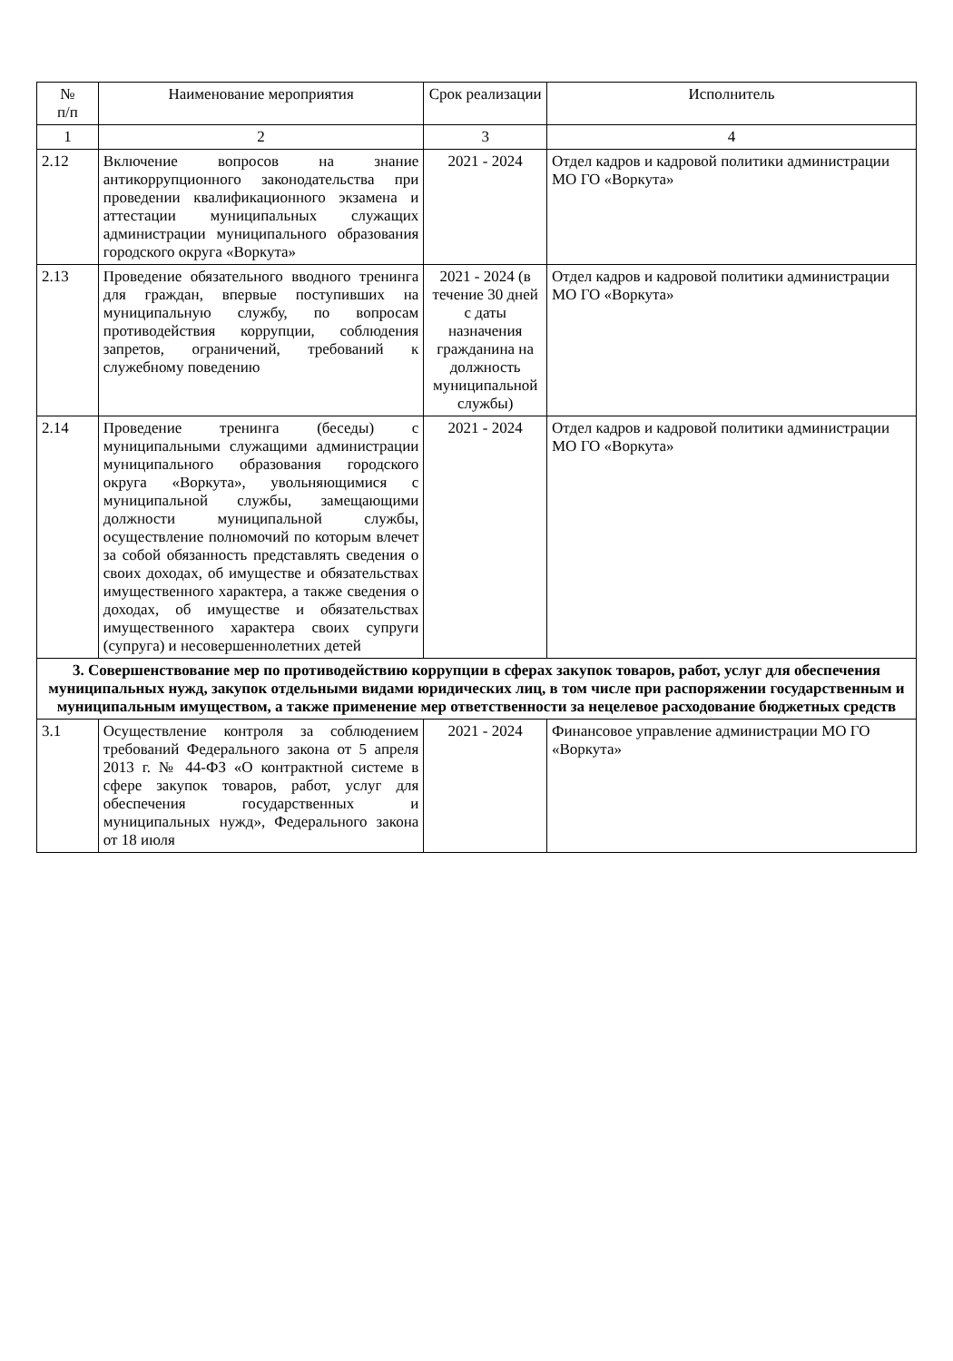| № п/п | Наименование мероприятия | Срок реализации | Исполнитель |
| --- | --- | --- | --- |
| 1 | 2 | 3 | 4 |
| 2.12 | Включение вопросов на знание антикоррупционного законодательства при проведении квалификационного экзамена и аттестации муниципальных служащих администрации муниципального образования городского округа «Воркута» | 2021 - 2024 | Отдел кадров и кадровой политики администрации МО ГО «Воркута» |
| 2.13 | Проведение обязательного вводного тренинга для граждан, впервые поступивших на муниципальную службу, по вопросам противодействия коррупции, соблюдения запретов, ограничений, требований к служебному поведению | 2021 - 2024 (в течение 30 дней с даты назначения гражданина на должность муниципальной службы) | Отдел кадров и кадровой политики администрации МО ГО «Воркута» |
| 2.14 | Проведение тренинга (беседы) с муниципальными служащими администрации муниципального образования городского округа «Воркута», увольняющимися с муниципальной службы, замещающими должности муниципальной службы, осуществление полномочий по которым влечет за собой обязанность представлять сведения о своих доходах, об имуществе и обязательствах имущественного характера, а также сведения о доходах, об имуществе и обязательствах имущественного характера своих супруги (супруга) и несовершеннолетних детей | 2021 - 2024 | Отдел кадров и кадровой политики администрации МО ГО «Воркута» |
| 3. Совершенствование мер по противодействию коррупции в сферах закупок товаров, работ, услуг для обеспечения муниципальных нужд, закупок отдельными видами юридических лиц, в том числе при распоряжении государственным и муниципальным имуществом, а также применение мер ответственности за нецелевое расходование бюджетных средств | | | |
| 3.1 | Осуществление контроля за соблюдением требований Федерального закона от 5 апреля 2013 г. № 44-ФЗ «О контрактной системе в сфере закупок товаров, работ, услуг для обеспечения государственных и муниципальных нужд», Федерального закона от 18 июля | 2021 - 2024 | Финансовое управление администрации МО ГО «Воркута» |